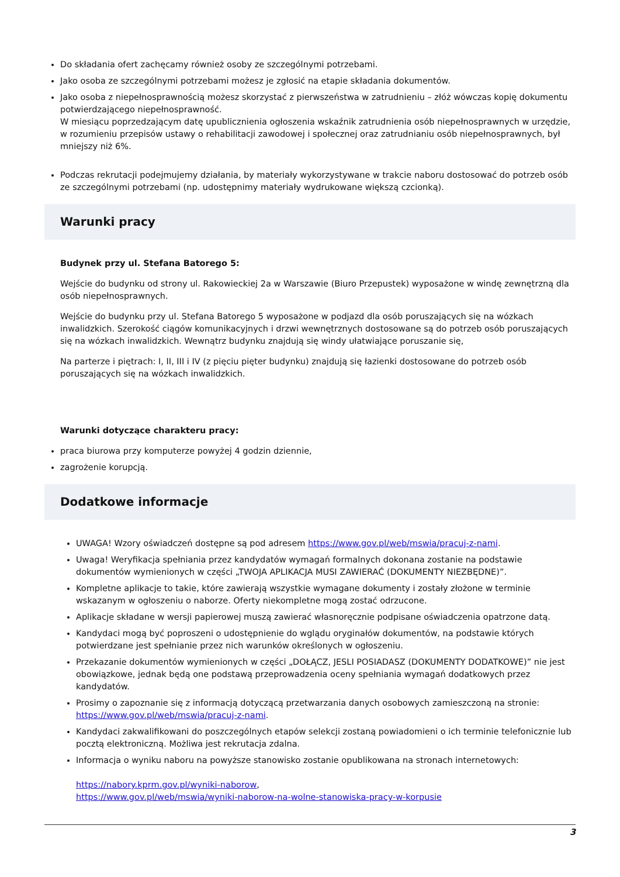Do składania ofert zachęcamy również osoby ze szczególnymi potrzebami.
Jako osoba ze szczególnymi potrzebami możesz je zgłosić na etapie składania dokumentów.
Jako osoba z niepełnosprawnością możesz skorzystać z pierwszeństwa w zatrudnieniu – złóż wówczas kopię dokumentu potwierdzającego niepełnosprawność.
W miesiącu poprzedzającym datę upublicznienia ogłoszenia wskaźnik zatrudnienia osób niepełnosprawnych w urzędzie, w rozumieniu przepisów ustawy o rehabilitacji zawodowej i społecznej oraz zatrudnianiu osób niepełnosprawnych, był mniejszy niż 6%.
Podczas rekrutacji podejmujemy działania, by materiały wykorzystywane w trakcie naboru dostosować do potrzeb osób ze szczególnymi potrzebami (np. udostępnimy materiały wydrukowane większą czcionką).
Warunki pracy
Budynek przy ul. Stefana Batorego 5:
Wejście do budynku od strony ul. Rakowieckiej 2a w Warszawie (Biuro Przepustek) wyposażone w windę zewnętrzną dla osób niepełnosprawnych.
Wejście do budynku przy ul. Stefana Batorego 5 wyposażone w podjazd dla osób poruszających się na wózkach inwalidzkich. Szerokość ciągów komunikacyjnych i drzwi wewnętrznych dostosowane są do potrzeb osób poruszających się na wózkach inwalidzkich. Wewnątrz budynku znajdują się windy ułatwiające poruszanie się,
Na parterze i piętrach: I, II, III i IV (z pięciu pięter budynku) znajdują się łazienki dostosowane do potrzeb osób poruszających się na wózkach inwalidzkich.
Warunki dotyczące charakteru pracy:
praca biurowa przy komputerze powyżej 4 godzin dziennie,
zagrożenie korupcją.
Dodatkowe informacje
UWAGA! Wzory oświadczeń dostępne są pod adresem https://www.gov.pl/web/mswia/pracuj-z-nami.
Uwaga! Weryfikacja spełniania przez kandydatów wymagań formalnych dokonana zostanie na podstawie dokumentów wymienionych w części „TWOJA APLIKACJA MUSI ZAWIERAĆ (DOKUMENTY NIEZBĘDNE)”.
Kompletne aplikacje to takie, które zawierają wszystkie wymagane dokumenty i zostały złożone w terminie wskazanym w ogłoszeniu o naborze. Oferty niekompletne mogą zostać odrzucone.
Aplikacje składane w wersji papierowej muszą zawierać własnoręcznie podpisane oświadczenia opatrzone datą.
Kandydaci mogą być poproszeni o udostępnienie do wglądu oryginałów dokumentów, na podstawie których potwierdzane jest spełnianie przez nich warunków określonych w ogłoszeniu.
Przekazanie dokumentów wymienionych w części „DOŁĄCZ, JESLI POSIADASZ (DOKUMENTY DODATKOWE)” nie jest obowiązkowe, jednak będą one podstawą przeprowadzenia oceny spełniania wymagań dodatkowych przez kandydatów.
Prosimy o zapoznanie się z informacją dotyczącą przetwarzania danych osobowych zamieszczoną na stronie: https://www.gov.pl/web/mswia/pracuj-z-nami.
Kandydaci zakwalifikowani do poszczególnych etapów selekcji zostaną powiadomieni o ich terminie telefonicznie lub pocztą elektroniczną. Możliwa jest rekrutacja zdalna.
Informacja o wyniku naboru na powyższe stanowisko zostanie opublikowana na stronach internetowych:
https://nabory.kprm.gov.pl/wyniki-naborow,
https://www.gov.pl/web/mswia/wyniki-naborow-na-wolne-stanowiska-pracy-w-korpusie
3